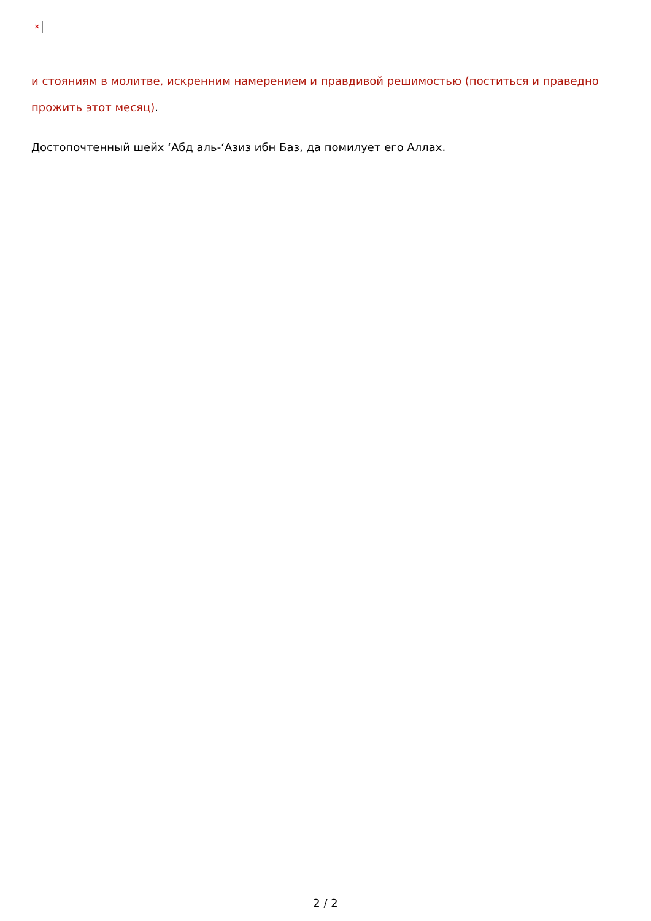✕
и стояниям в молитве, искренним намерением и правдивой решимостью (поститься и праведно прожить этот месяц).
Достопочтенный шейх ‘Абд аль-‘Азиз ибн Баз, да помилует его Аллах.
2 / 2